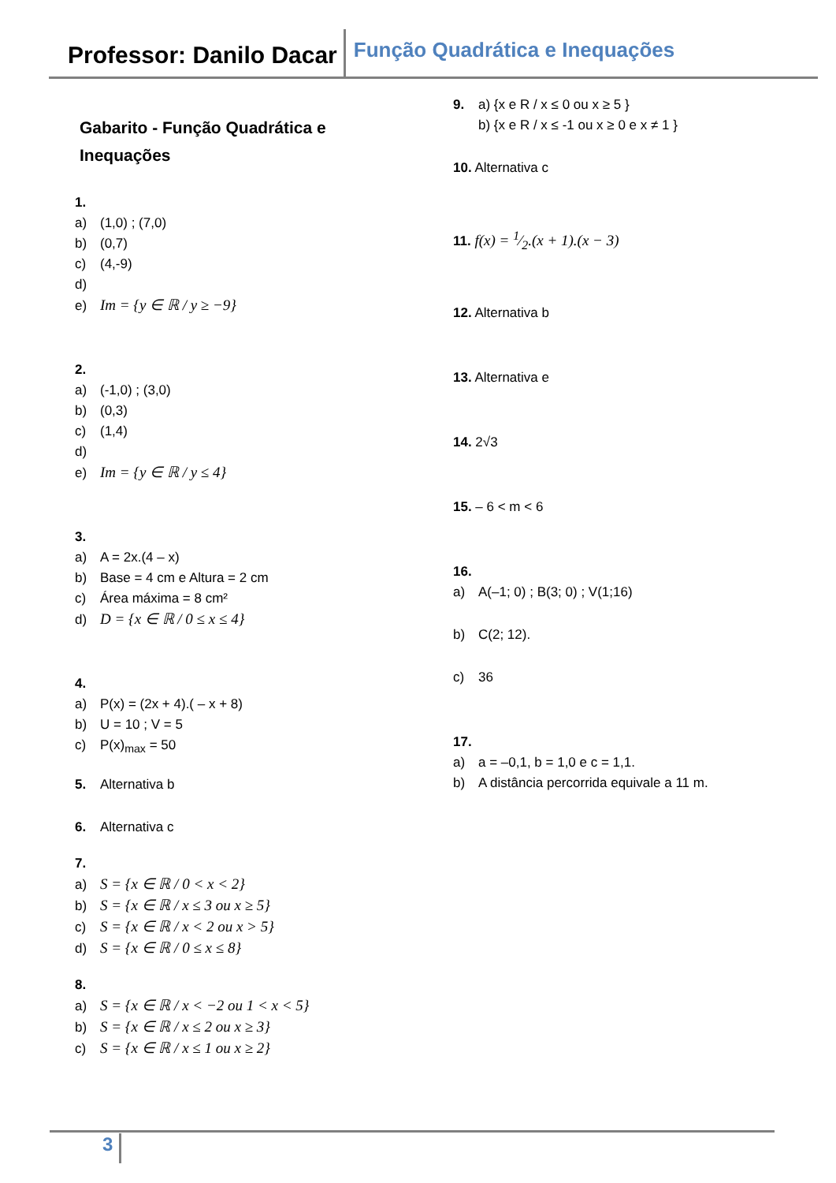Professor: Danilo Dacar
Função Quadrática e Inequações
Gabarito - Função Quadrática e
Inequações
1.
a) (1,0) ; (7,0)
b) (0,7)
c) (4,-9)
d)
e) Im = {y ∈ ℝ / y ≥ −9}
2.
a) (-1,0) ; (3,0)
b) (0,3)
c) (1,4)
d)
e) Im = {y ∈ ℝ / y ≤ 4}
3.
a) A = 2x.(4 – x)
b) Base = 4 cm e Altura = 2 cm
c) Área máxima = 8 cm²
d) D = {x ∈ ℝ / 0 ≤ x ≤ 4}
4.
a) P(x) = (2x + 4).( – x + 8)
b) U = 10 ; V = 5
c) P(x)<sub>max</sub> = 50
5. Alternativa b
6. Alternativa c
7.
a) S = {x ∈ ℝ / 0 < x < 2}
b) S = {x ∈ ℝ / x ≤ 3 ou x ≥ 5}
c) S = {x ∈ ℝ / x < 2 ou x > 5}
d) S = {x ∈ ℝ / 0 ≤ x ≤ 8}
8.
a) S = {x ∈ ℝ / x < −2 ou 1 < x < 5}
b) S = {x ∈ ℝ / x ≤ 2 ou x ≥ 3}
c) S = {x ∈ ℝ / x ≤ 1 ou x ≥ 2}
9. a) {x e R / x ≤ 0 ou x ≥ 5 }
b) {x e R / x ≤ -1 ou x ≥ 0 e x ≠ 1 }
10. Alternativa c
11. f(x) = 1⁄2.(x + 1).(x − 3)
12. Alternativa b
13. Alternativa e
14. 2√3
15. – 6 < m < 6
16.
a) A(–1; 0) ; B(3; 0) ; V(1;16)
b) C(2; 12).
c) 36
17.
a) a = –0,1, b = 1,0 e c = 1,1.
b) A distância percorrida equivale a 11 m.
3